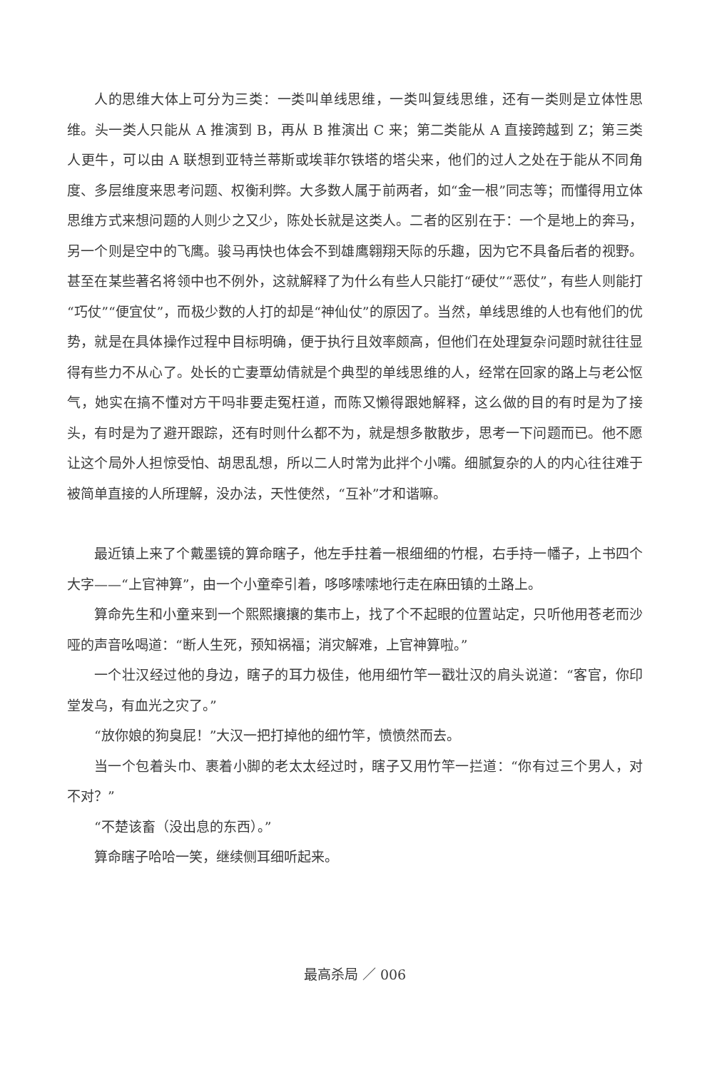人的思维大体上可分为三类：一类叫单线思维，一类叫复线思维，还有一类则是立体性思维。头一类人只能从 A 推演到 B，再从 B 推演出 C 来；第二类能从 A 直接跨越到 Z；第三类人更牛，可以由 A 联想到亚特兰蒂斯或埃菲尔铁塔的塔尖来，他们的过人之处在于能从不同角度、多层维度来思考问题、权衡利弊。大多数人属于前两者，如“金一根”同志等；而懂得用立体思维方式来想问题的人则少之又少，陈处长就是这类人。二者的区别在于：一个是地上的奔马，另一个则是空中的飞鹰。骏马再快也体会不到雄鹰翱翔天际的乐趣，因为它不具备后者的视野。甚至在某些著名将领中也不例外，这就解释了为什么有些人只能打“硬仗”“恶仗”，有些人则能打“巧仗”“便宜仗”，而极少数的人打的却是“神仙仗”的原因了。当然，单线思维的人也有他们的优势，就是在具体操作过程中目标明确，便于执行且效率颇高，但他们在处理复杂问题时就往往显得有些力不从心了。处长的亡妻覃幼倩就是个典型的单线思维的人，经常在回家的路上与老公怄气，她实在搞不懂对方干吗非要走冤枉道，而陈又懒得跟她解释，这么做的目的有时是为了接头，有时是为了避开跟踪，还有时则什么都不为，就是想多散散步，思考一下问题而已。他不愿让这个局外人担惊受怕、胡思乱想，所以二人时常为此拌个小嘴。细腻复杂的人的内心往往难于被简单直接的人所理解，没办法，天性使然，“互补”才和谐嘛。
最近镇上来了个戴墨镜的算命瞎子，他左手拄着一根细细的竹棍，右手持一幡子，上书四个大字——“上官神算”，由一个小童牵引着，哆哆嗦嗦地行走在麻田镇的土路上。
算命先生和小童来到一个熙熙攘攘的集市上，找了个不起眼的位置站定，只听他用苍老而沙哑的声音吆喝道：“断人生死，预知祸福；消灾解难，上官神算啦。”
一个壮汉经过他的身边，瞎子的耳力极佳，他用细竹竿一戳壮汉的肩头说道：“客官，你印堂发乌，有血光之灾了。”
“放你娘的狗臭屁！”大汉一把打掉他的细竹竿，愤愤然而去。
当一个包着头巾、裹着小脚的老太太经过时，瞎子又用竹竿一拦道：“你有过三个男人，对不对？”
“不楚该畜（没出息的东西）。”
算命瞎子哈哈一笑，继续侧耳细听起来。
最高杀局 ／ 006